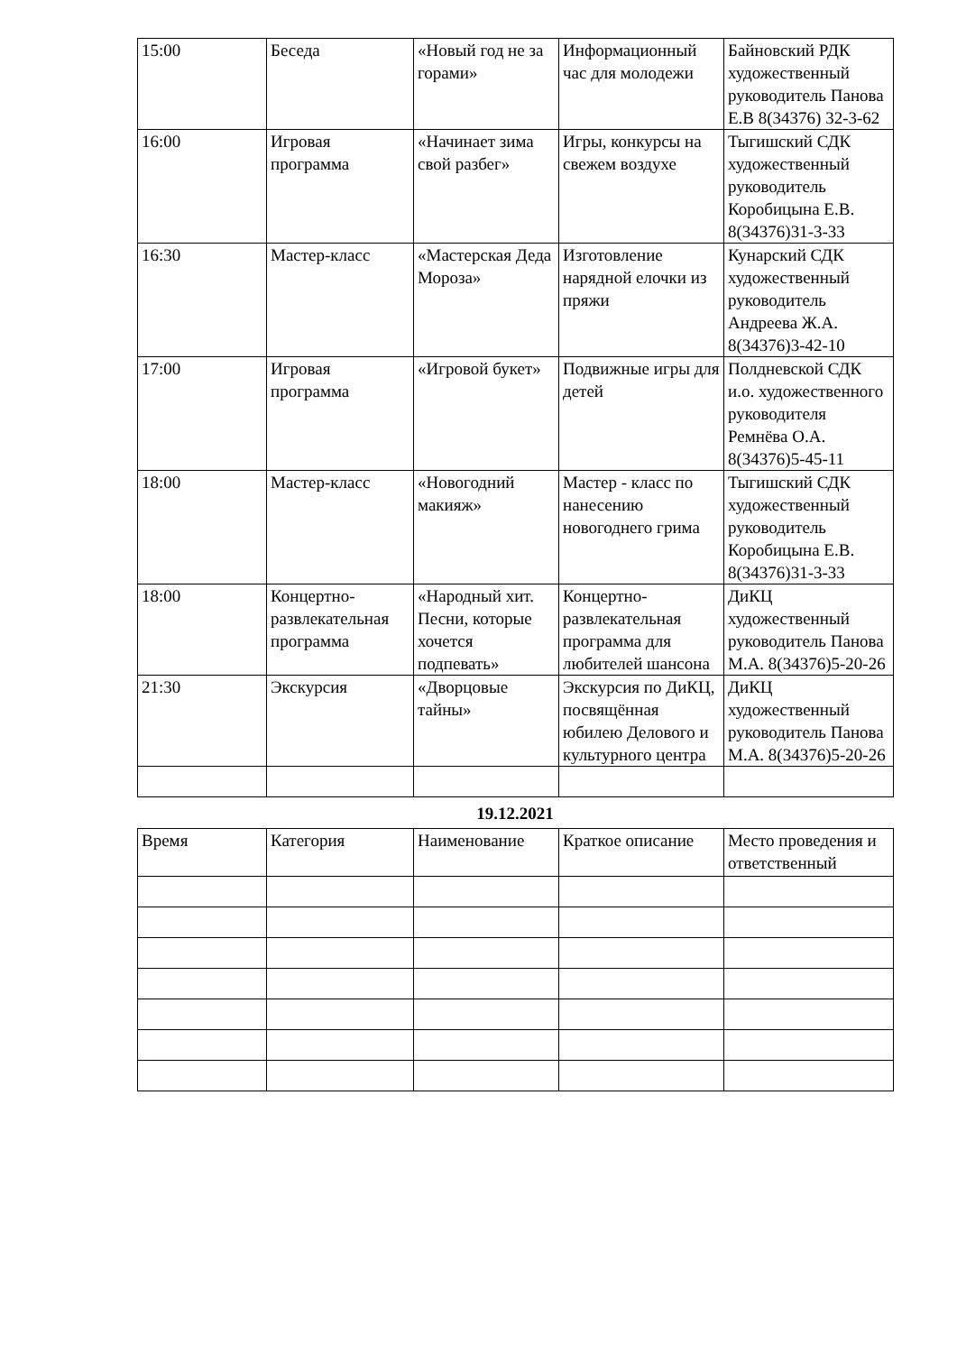| 15:00 | Беседа | «Новый год не за горами» | Информационный час для молодежи | Байновский РДК художественный руководитель Панова Е.В 8(34376) 32-3-62 |
| 16:00 | Игровая программа | «Начинает зима свой разбег» | Игры, конкурсы на свежем воздухе | Тыгишский СДК художественный руководитель Коробицына Е.В. 8(34376)31-3-33 |
| 16:30 | Мастер-класс | «Мастерская Деда Мороза» | Изготовление нарядной елочки из пряжи | Кунарский СДК художественный руководитель Андреева Ж.А. 8(34376)3-42-10 |
| 17:00 | Игровая программа | «Игровой букет» | Подвижные игры для детей | Полдневской СДК и.о. художественного руководителя Ремнёва О.А. 8(34376)5-45-11 |
| 18:00 | Мастер-класс | «Новогодний макияж» | Мастер - класс по нанесению новогоднего грима | Тыгишский СДК художественный руководитель Коробицына Е.В. 8(34376)31-3-33 |
| 18:00 | Концертно-развлекательная программа | «Народный хит. Песни, которые хочется подпевать» | Концертно-развлекательная программа для любителей шансона | ДиКЦ художественный руководитель Панова М.А. 8(34376)5-20-26 |
| 21:30 | Экскурсия | «Дворцовые тайны» | Экскурсия по ДиКЦ, посвящённая юбилею Делового и культурного центра | ДиКЦ художественный руководитель Панова М.А. 8(34376)5-20-26 |
19.12.2021
| Время | Категория | Наименование | Краткое описание | Место проведения и ответственный |
| --- | --- | --- | --- | --- |